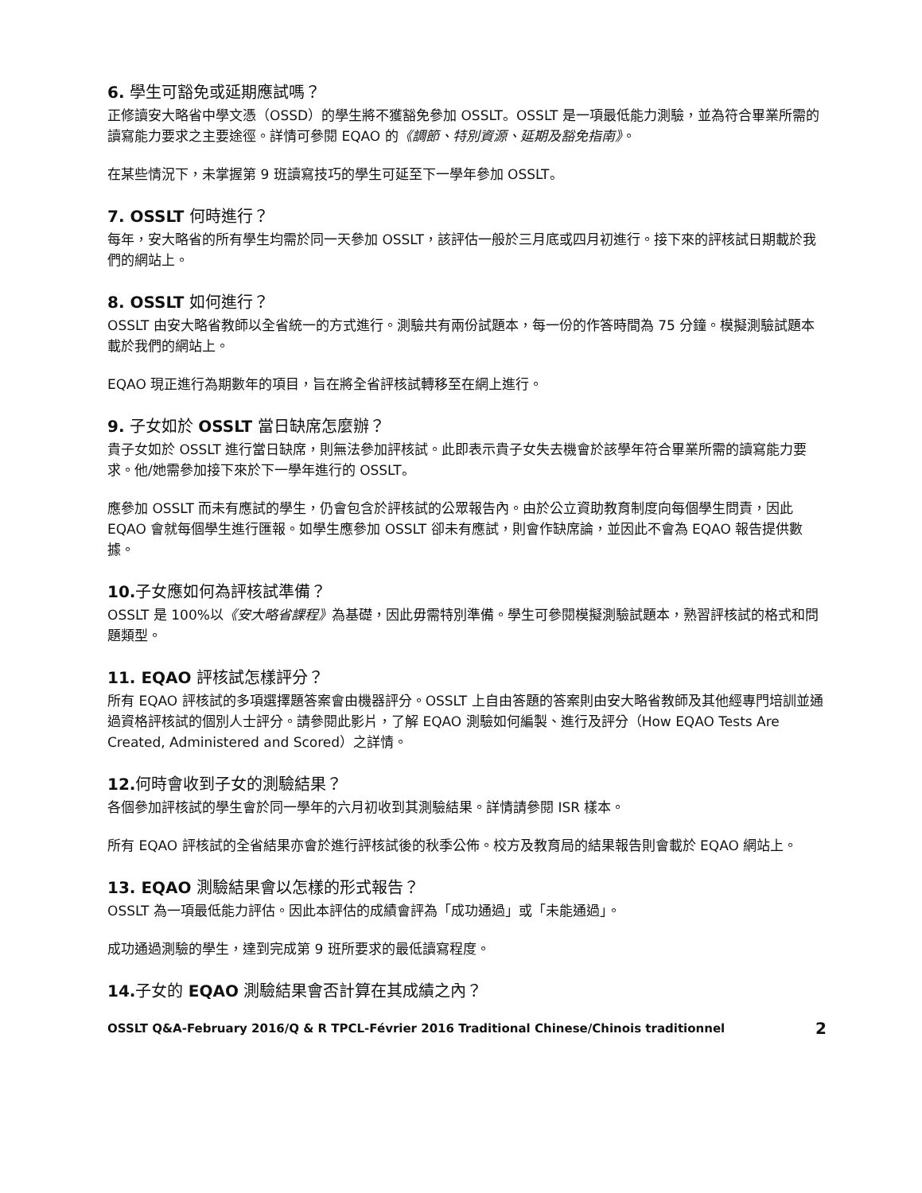6. 學生可豁免或延期應試嗎？
正修讀安大略省中學文憑（OSSD）的學生將不獲豁免參加 OSSLT。OSSLT 是一項最低能力測驗，並為符合畢業所需的讀寫能力要求之主要途徑。詳情可參閱 EQAO 的《調節、特別資源、延期及豁免指南》。
在某些情況下，未掌握第 9 班讀寫技巧的學生可延至下一學年參加 OSSLT。
7. OSSLT 何時進行？
每年，安大略省的所有學生均需於同一天參加 OSSLT，該評估一般於三月底或四月初進行。接下來的評核試日期載於我們的網站上。
8. OSSLT 如何進行？
OSSLT 由安大略省教師以全省統一的方式進行。測驗共有兩份試題本，每一份的作答時間為 75 分鐘。模擬測驗試題本載於我們的網站上。
EQAO 現正進行為期數年的項目，旨在將全省評核試轉移至在網上進行。
9. 子女如於 OSSLT 當日缺席怎麼辦？
貴子女如於 OSSLT 進行當日缺席，則無法參加評核試。此即表示貴子女失去機會於該學年符合畢業所需的讀寫能力要求。他/她需參加接下來於下一學年進行的 OSSLT。
應參加 OSSLT 而未有應試的學生，仍會包含於評核試的公眾報告內。由於公立資助教育制度向每個學生問責，因此 EQAO 會就每個學生進行匯報。如學生應參加 OSSLT 卻未有應試，則會作缺席論，並因此不會為 EQAO 報告提供數據。
10. 子女應如何為評核試準備？
OSSLT 是 100%以《安大略省課程》為基礎，因此毋需特別準備。學生可參閱模擬測驗試題本，熟習評核試的格式和問題類型。
11. EQAO 評核試怎樣評分？
所有 EQAO 評核試的多項選擇題答案會由機器評分。OSSLT 上自由答題的答案則由安大略省教師及其他經專門培訓並通過資格評核試的個別人士評分。請參閱此影片，了解 EQAO 測驗如何編製、進行及評分（How EQAO Tests Are Created, Administered and Scored）之詳情。
12. 何時會收到子女的測驗結果？
各個參加評核試的學生會於同一學年的六月初收到其測驗結果。詳情請參閱 ISR 樣本。
所有 EQAO 評核試的全省結果亦會於進行評核試後的秋季公佈。校方及教育局的結果報告則會載於 EQAO 網站上。
13. EQAO 測驗結果會以怎樣的形式報告？
OSSLT 為一項最低能力評估。因此本評估的成績會評為「成功通過」或「未能通過」。
成功通過測驗的學生，達到完成第 9 班所要求的最低讀寫程度。
14. 子女的 EQAO 測驗結果會否計算在其成績之內？
OSSLT Q&A-February 2016/Q & R TPCL-Février 2016 Traditional Chinese/Chinois traditionnel 2